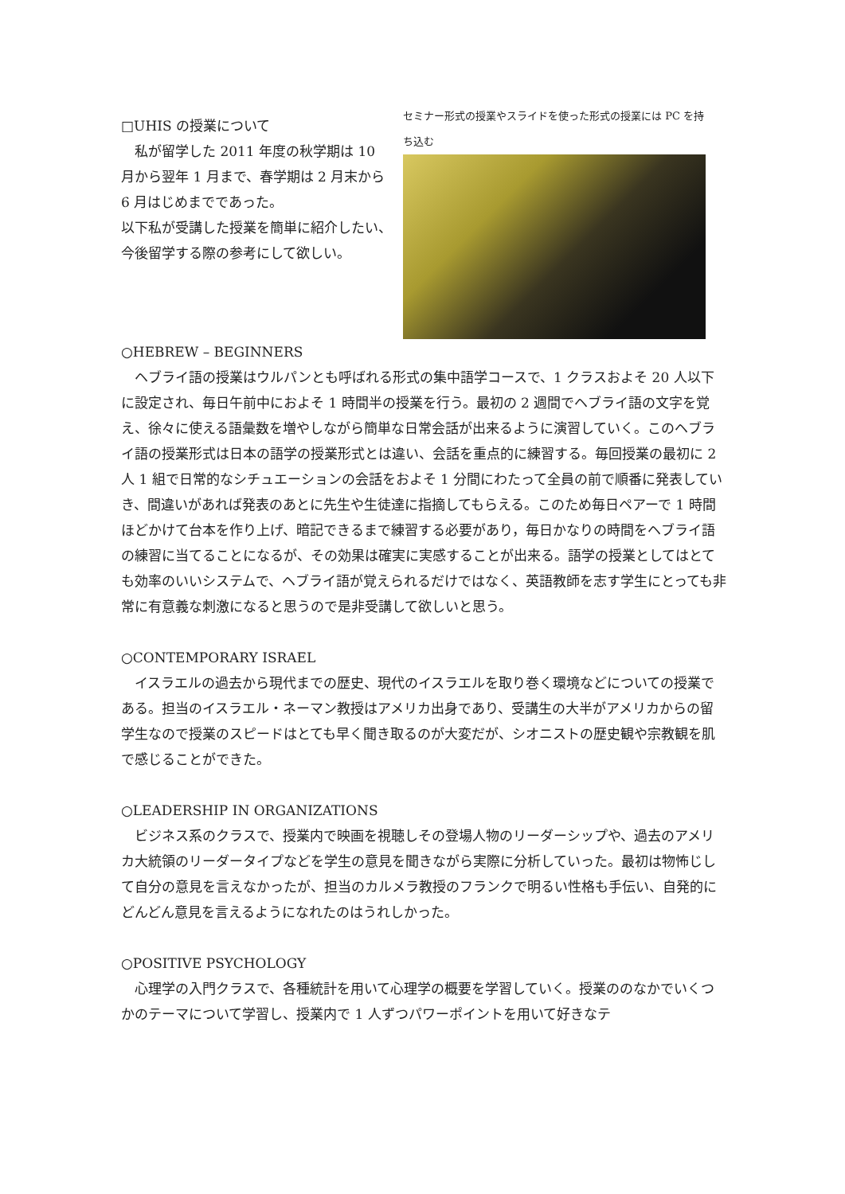□UHIS の授業について
　私が留学した 2011 年度の秋学期は 10 月から翌年 1 月まで、春学期は 2 月末から 6 月はじめまでであった。
以下私が受講した授業を簡単に紹介したい、今後留学する際の参考にして欲しい。
セミナー形式の授業やスライドを使った形式の授業には PC を持ち込む
○HEBREW – BEGINNERS
　ヘブライ語の授業はウルパンとも呼ばれる形式の集中語学コースで、1 クラスおよそ 20 人以下に設定され、毎日午前中におよそ 1 時間半の授業を行う。最初の 2 週間でヘブライ語の文字を覚え、徐々に使える語彙数を増やしながら簡単な日常会話が出来るように演習していく。このヘブライ語の授業形式は日本の語学の授業形式とは違い、会話を重点的に練習する。毎回授業の最初に 2 人 1 組で日常的なシチュエーションの会話をおよそ 1 分間にわたって全員の前で順番に発表していき、間違いがあれば発表のあとに先生や生徒達に指摘してもらえる。このため毎日ペアーで 1 時間ほどかけて台本を作り上げ、暗記できるまで練習する必要があり，毎日かなりの時間をヘブライ語の練習に当てることになるが、その効果は確実に実感することが出来る。語学の授業としてはとても効率のいいシステムで、ヘブライ語が覚えられるだけではなく、英語教師を志す学生にとっても非常に有意義な刺激になると思うので是非受講して欲しいと思う。
○CONTEMPORARY ISRAEL
　イスラエルの過去から現代までの歴史、現代のイスラエルを取り巻く環境などについての授業である。担当のイスラエル・ネーマン教授はアメリカ出身であり、受講生の大半がアメリカからの留学生なので授業のスピードはとても早く聞き取るのが大変だが、シオニストの歴史観や宗教観を肌で感じることができた。
○LEADERSHIP IN ORGANIZATIONS
　ビジネス系のクラスで、授業内で映画を視聴しその登場人物のリーダーシップや、過去のアメリカ大統領のリーダータイプなどを学生の意見を聞きながら実際に分析していった。最初は物怖じして自分の意見を言えなかったが、担当のカルメラ教授のフランクで明るい性格も手伝い、自発的にどんどん意見を言えるようになれたのはうれしかった。
○POSITIVE PSYCHOLOGY
　心理学の入門クラスで、各種統計を用いて心理学の概要を学習していく。授業ののなかでいくつかのテーマについて学習し、授業内で 1 人ずつパワーポイントを用いて好きなテ